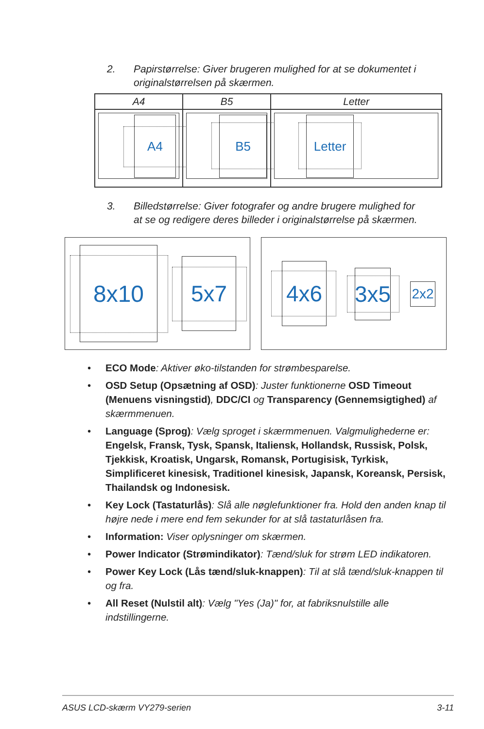2. Papirstørrelse: Giver brugeren mulighed for at se dokumentet i originalstørrelsen på skærmen.
| A4 | B5 | Letter |
| --- | --- | --- |
| A4 | B5 | Letter |
3. Billedstørrelse: Giver fotografer og andre brugere mulighed for at se og redigere deres billeder i originalstørrelse på skærmen.
8x10 5x7
4x6
3x5
2x2
• ECO Mode: Aktiver øko-tilstanden for strømbesparelse.
• OSD Setup (Opsætning af OSD): Juster funktionerne OSD Timeout (Menuens visningstid), DDC/CI og Transparency (Gennemsigtighed) af skærmmenuen.
• Language (Sprog): Vælg sproget i skærmmenuen. Valgmulighederne er: Engelsk, Fransk, Tysk, Spansk, Italiensk, Hollandsk, Russisk, Polsk, Tjekkisk, Kroatisk, Ungarsk, Romansk, Portugisisk, Tyrkisk, Simplificeret kinesisk, Traditionel kinesisk, Japansk, Koreansk, Persisk, Thailandsk og Indonesisk.
• Key Lock (Tastaturlås): Slå alle nøglefunktioner fra. Hold den anden knap til højre nede i mere end fem sekunder for at slå tastaturlåsen fra.
• Information: Viser oplysninger om skærmen.
• Power Indicator (Strømindikator): Tænd/sluk for strøm LED indikatoren.
• Power Key Lock (Lås tænd/sluk-knappen): Til at slå tænd/sluk-knappen til og fra.
• All Reset (Nulstil alt): Vælg "Yes (Ja)" for, at fabriksnulstille alle indstillingerne.
ASUS LCD-skærm VY279-serien 3-11